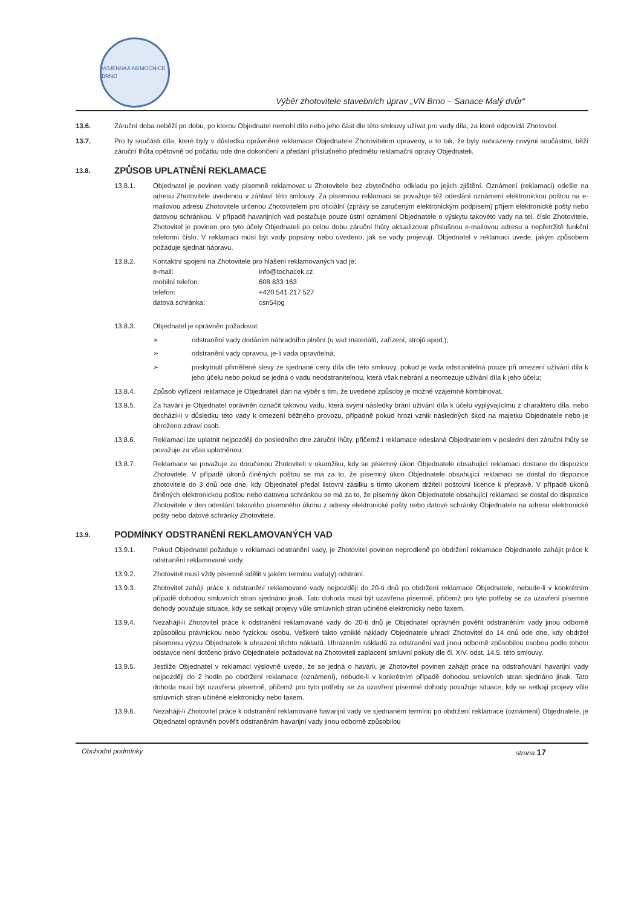VOJENSKÁ NEMOCNICE BRNO
Výběr zhotovitele stavebních úprav „VN Brno – Sanace Malý dvůr“
13.6. Záruční doba neběží po dobu, po kterou Objednatel nemohl dílo nebo jeho část dle této smlouvy užívat pro vady díla, za které odpovídá Zhotovitel.
13.7. Pro ty součásti díla, které byly v důsledku oprávněné reklamace Objednatele Zhotovitelem opraveny, a to tak, že byly nahrazeny novými součástmi, běží záruční lhůta opětovně od počátku ode dne dokončení a předání příslušného předmětu reklamační opravy Objednateli.
13.8. ZPŮSOB UPLATNĚNÍ REKLAMACE
13.8.1. Objednatel je povinen vady písemně reklamovat u Zhotovitele bez zbytečného odkladu po jejich zjištění. Oznámení (reklamaci) odešle na adresu Zhotovitele uvedenou v záhlaví této smlouvy. Za písemnou reklamaci se považuje též odeslání oznámení elektronickou poštou na e-mailovou adresu Zhotovitele určenou Zhotovitelem pro oficiální (zprávy se zaručeným elektronickým podpisem) příjem elektronické pošty nebo datovou schránkou. V případě havarijních vad postačuje pouze ústní oznámení Objednatele o výskytu takovéto vady na tel. číslo Zhotovitele. Zhotovitel je povinen pro tyto účely Objednateli po celou dobu záruční lhůty aktualizovat příslušnou e-mailovou adresu a nepřetržitě funkční telefonní číslo. V reklamaci musí být vady popsány nebo uvedeno, jak se vady projevují. Objednatel v reklamaci uvede, jakým způsobem požaduje sjednat nápravu.
13.8.2. Kontaktní spojení na Zhotovitele pro hlášení reklamovaných vad je:
e-mail: info@tochacek.cz mobilní telefon: 608 833 163 telefon: +420 541 217 527 datová schránka: csn54pg
13.8.3. Objednatel je oprávněn požadovat:
➢ odstranění vady dodáním náhradního plnění (u vad materiálů, zařízení, strojů apod.);
➢ odstranění vady opravou, je-li vada opravitelná;
➢ poskytnutí přiměřené slevy ze sjednané ceny díla dle této smlouvy, pokud je vada odstranitelná pouze při omezení užívání díla k jeho účelu nebo pokud se jedná o vadu neodstranitelnou, která však nebrání a neomezuje užívání díla k jeho účelu;
13.8.4. Způsob vyřízení reklamace je Objednateli dán na výběr s tím, že uvedené způsoby je možné vzájemně kombinovat.
13.8.5. Za havárii je Objednatel oprávněn označit takovou vadu, která svými následky brání užívání díla k účelu vyplývajícímu z charakteru díla, nebo dochází-li v důsledku této vady k omezení běžného provozu, případně pokud hrozí vznik následných škod na majetku Objednatele nebo je ohroženo zdraví osob.
13.8.6. Reklamaci lze uplatnit nejpozději do posledního dne záruční lhůty, přičemž i reklamace odeslaná Objednatelem v poslední den záruční lhůty se považuje za včas uplatněnou.
13.8.7. Reklamace se považuje za doručenou Zhotoviteli v okamžiku, kdy se písemný úkon Objednatele obsahující reklamaci dostane do dispozice Zhotovitele. V případě úkonů činěných poštou se má za to, že písemný úkon Objednatele obsahující reklamaci se dostal do dispozice zhotovitele do 3 dnů ode dne, kdy Objednatel předal listovní zásilku s tímto úkonem držiteli poštovní licence k přepravě. V případě úkonů činěných elektronickou poštou nebo datovou schránkou se má za to, že písemný úkon Objednatele obsahující reklamaci se dostal do dispozice Zhotovitele v den odeslání takového písemného úkonu z adresy elektronické pošty nebo datové schránky Objednatele na adresu elektronické pošty nebo datové schránky Zhotovitele.
13.9. PODMÍNKY ODSTRANĚNÍ REKLAMOVANÝCH VAD
13.9.1. Pokud Objednatel požaduje v reklamaci odstranění vady, je Zhotovitel povinen neprodleně po obdržení reklamace Objednatele zahájit práce k odstranění reklamované vady.
13.9.2. Zhotovitel musí vždy písemně sdělit v jakém termínu vadu(y) odstraní.
13.9.3. Zhotovitel zahájí práce k odstranění reklamované vady nejpozději do 20-ti dnů po obdržení reklamace Objednatele, nebude-li v konkrétním případě dohodou smluvních stran sjednáno jinak. Tato dohoda musí být uzavřena písemně, přičemž pro tyto potřeby se za uzavření písemné dohody považuje situace, kdy se setkají projevy vůle smluvních stran učiněné elektronicky nebo faxem.
13.9.4. Nezahájí-li Zhotovitel práce k odstranění reklamované vady do 20-ti dnů je Objednatel oprávněn pověřit odstraněním vady jinou odborně způsobilou právnickou nebo fyzickou osobu. Veškeré takto vzniklé náklady Objednatele uhradí Zhotovitel do 14 dnů ode dne, kdy obdržel písemnou výzvu Objednatele k uhrazení těchto nákladů. Uhrazením nákladů za odstranění vad jinou odborně způsobilou osobou podle tohoto odstavce není dotčeno právo Objednatele požadovat na Zhotoviteli zaplacení smluvní pokuty dle čl. XIV. odst. 14.5. této smlouvy.
13.9.5. Jestliže Objednatel v reklamaci výslovně uvede, že se jedná o havárii, je Zhotovitel povinen zahájit práce na odstraňování havarijní vady nejpozději do 2 hodin po obdržení reklamace (oznámení), nebude-li v konkrétním případě dohodou smluvních stran sjednáno jinak. Tato dohoda musí být uzavřena písemně, přičemž pro tyto potřeby se za uzavření písemné dohody považuje situace, kdy se setkají projevy vůle smluvních stran učiněné elektronicky nebo faxem.
13.9.6. Nezahájí-li Zhotovitel práce k odstranění reklamované havarijní vady ve sjednaném termínu po obdržení reklamace (oznámení) Objednatele, je Objednatel oprávněn pověřit odstraněním havarijní vady jinou odborně způsobilou
Obchodní podmínky strana 17